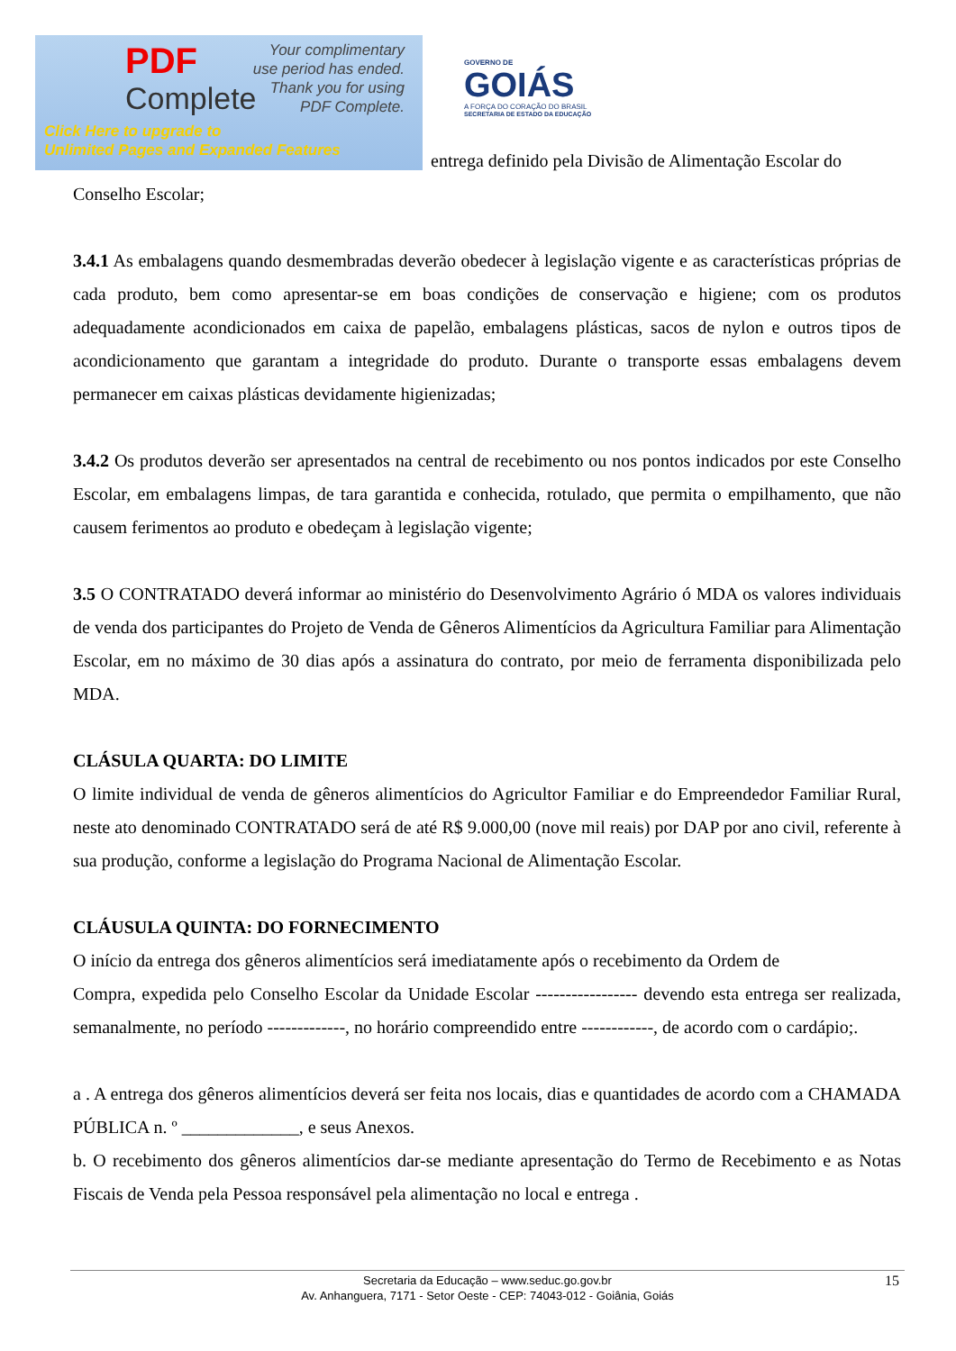PDF
Complete
Your complimentary
use period has ended.
Thank you for using
PDF Complete.
Click Here to upgrade to
Unlimited Pages and Expanded Features
GOVERNO DE
GOIÁS
A FORÇA DO CORAÇÃO DO BRASIL
SECRETARIA DE ESTADO DA EDUCAÇÃO
entrega definido pela Divisão de Alimentação Escolar do
Conselho Escolar;
3.4.1 As embalagens quando desmembradas deverão obedecer à legislação vigente e as características próprias de cada produto, bem como apresentar-se em boas condições de conservação e higiene; com os produtos adequadamente acondicionados em caixa de papelão, embalagens plásticas, sacos de nylon e outros tipos de acondicionamento que garantam a integridade do produto. Durante o transporte essas embalagens devem permanecer em caixas plásticas devidamente higienizadas;
3.4.2 Os produtos deverão ser apresentados na central de recebimento ou nos pontos indicados por este Conselho Escolar, em embalagens limpas, de tara garantida e conhecida, rotulado, que permita o empilhamento, que não causem ferimentos ao produto e obedeçam à legislação vigente;
3.5 O CONTRATADO deverá informar ao ministério do Desenvolvimento Agrário ó MDA os valores individuais de venda dos participantes do Projeto de Venda de Gêneros Alimentícios da Agricultura Familiar para Alimentação Escolar, em no máximo de 30 dias após a assinatura do contrato, por meio de ferramenta disponibilizada pelo MDA.
CLÁSULA QUARTA: DO LIMITE
O limite individual de venda de gêneros alimentícios do Agricultor Familiar e do Empreendedor Familiar Rural, neste ato denominado CONTRATADO será de até R$ 9.000,00 (nove mil reais) por DAP por ano civil, referente à sua produção, conforme a legislação do Programa Nacional de Alimentação Escolar.
CLÁUSULA QUINTA: DO FORNECIMENTO
O início da entrega dos gêneros alimentícios será imediatamente após o recebimento da Ordem de
Compra, expedida pelo Conselho Escolar da Unidade Escolar ----------------- devendo esta entrega ser realizada, semanalmente, no período -------------, no horário compreendido entre ------------, de acordo com o cardápio;.
a . A entrega dos gêneros alimentícios deverá ser feita nos locais, dias e quantidades de acordo com a CHAMADA PÚBLICA n. º _____________, e seus Anexos.
b. O recebimento dos gêneros alimentícios dar-se mediante apresentação do Termo de Recebimento e as Notas Fiscais de Venda pela Pessoa responsável pela alimentação no local e entrega .
Secretaria da Educação – www.seduc.go.gov.br
Av. Anhanguera, 7171 - Setor Oeste - CEP: 74043-012 - Goiânia, Goiás
15